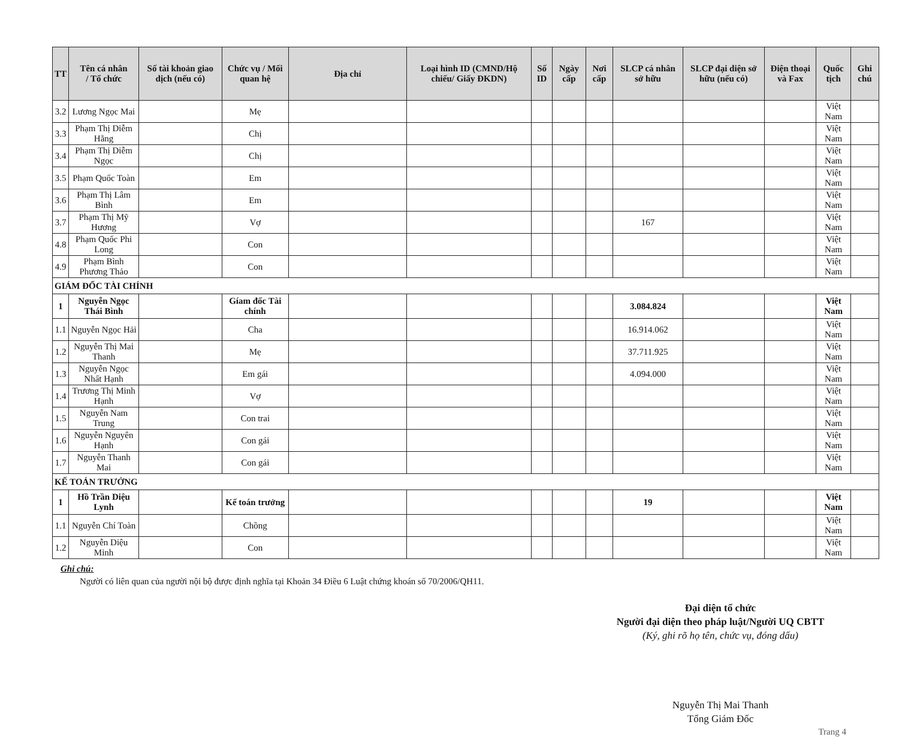| TT | Tên cá nhân / Tổ chức | Số tài khoản giao dịch (nếu có) | Chức vụ / Mối quan hệ | Địa chỉ | Loại hình ID (CMND/Hộ chiếu/ Giấy ĐKDN) | Số ID | Ngày cấp | Nơi cấp | SLCP cá nhân sở hữu | SLCP đại diện sở hữu (nếu có) | Điện thoại và Fax | Quốc tịch | Ghi chú |
| --- | --- | --- | --- | --- | --- | --- | --- | --- | --- | --- | --- | --- | --- |
| 3.2 | Lương Ngọc Mai | | Mẹ | | | | | | | | | Việt Nam | |
| 3.3 | Phạm Thị Diễm Hằng | | Chị | | | | | | | | | Việt Nam | |
| 3.4 | Phạm Thị Diễm Ngọc | | Chị | | | | | | | | | Việt Nam | |
| 3.5 | Phạm Quốc Toàn | | Em | | | | | | | | | Việt Nam | |
| 3.6 | Phạm Thị Lâm Bình | | Em | | | | | | | | | Việt Nam | |
| 3.7 | Phạm Thị Mỹ Hương | | Vợ | | | | | | 167 | | | Việt Nam | |
| 4.8 | Phạm Quốc Phi Long | | Con | | | | | | | | | Việt Nam | |
| 4.9 | Phạm Bình Phương Thảo | | Con | | | | | | | | | Việt Nam | |
| GIÁM ĐỐC TÀI CHÍNH | | | | | | | | | | | | | |
| 1 | Nguyễn Ngọc Thái Bình | | Gíam đốc Tài chính | | | | | | 3.084.824 | | | Việt Nam | |
| 1.1 | Nguyễn Ngọc Hải | | Cha | | | | | | 16.914.062 | | | Việt Nam | |
| 1.2 | Nguyễn Thị Mai Thanh | | Mẹ | | | | | | 37.711.925 | | | Việt Nam | |
| 1.3 | Nguyễn Ngọc Nhất Hạnh | | Em gái | | | | | | 4.094.000 | | | Việt Nam | |
| 1.4 | Trương Thị Minh Hạnh | | Vợ | | | | | | | | | Việt Nam | |
| 1.5 | Nguyễn Nam Trung | | Con trai | | | | | | | | | Việt Nam | |
| 1.6 | Nguyễn Nguyên Hạnh | | Con gái | | | | | | | | | Việt Nam | |
| 1.7 | Nguyễn Thanh Mai | | Con gái | | | | | | | | | Việt Nam | |
| KẾ TOÁN TRƯỞNG | | | | | | | | | | | | | |
| 1 | Hồ Trần Diệu Lynh | | Kế toán trưởng | | | | | | 19 | | | Việt Nam | |
| 1.1 | Nguyễn Chí Toàn | | Chồng | | | | | | | | | Việt Nam | |
| 1.2 | Nguyễn Diệu Minh | | Con | | | | | | | | | Việt Nam | |
Ghi chú:
Người có liên quan của người nội bộ được định nghĩa tại Khoản 34 Điều 6 Luật chứng khoán số 70/2006/QH11.
Đại diện tổ chức
Người đại diện theo pháp luật/Người UQ CBTT
(Ký, ghi rõ họ tên, chức vụ, đóng dấu)
Nguyễn Thị Mai Thanh
Tổng Giám Đốc
Trang 4